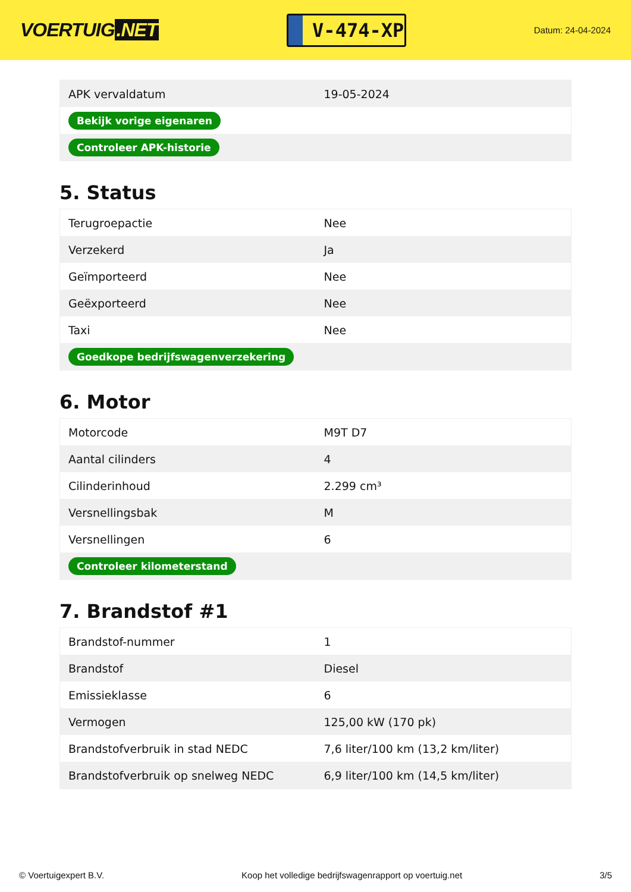VOERTUIG.NET
V-474-XP
Datum: 24-04-2024
| APK vervaldatum | 19-05-2024 |
| Bekijk vorige eigenaren | |
| Controleer APK-historie | |
5. Status
| Terugroepactie | Nee |
| Verzekerd | Ja |
| Geïmporteerd | Nee |
| Geëxporteerd | Nee |
| Taxi | Nee |
| Goedkope bedrijfswagenverzekering | |
6. Motor
| Motorcode | M9T D7 |
| Aantal cilinders | 4 |
| Cilinderinhoud | 2.299 cm³ |
| Versnellingsbak | M |
| Versnellingen | 6 |
| Controleer kilometerstand | |
7. Brandstof #1
| Brandstof-nummer | 1 |
| Brandstof | Diesel |
| Emissieklasse | 6 |
| Vermogen | 125,00 kW (170 pk) |
| Brandstofverbruik in stad NEDC | 7,6 liter/100 km (13,2 km/liter) |
| Brandstofverbruik op snelweg NEDC | 6,9 liter/100 km (14,5 km/liter) |
© Voertuigexpert B.V. Koop het volledige bedrijfswagenrapport op voertuig.net 3/5